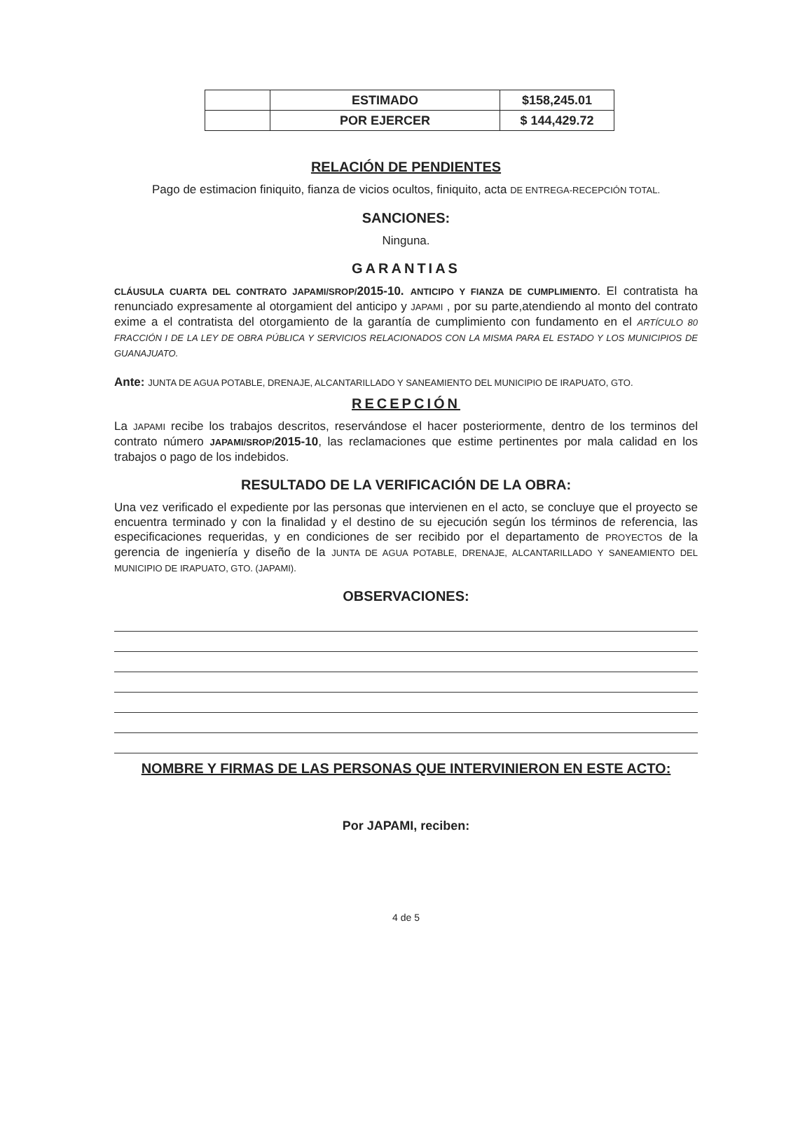| | ESTIMADO | $158,245.01 |
| | POR EJERCER | $ 144,429.72 |
RELACIÓN DE PENDIENTES
Pago de estimacion finiquito, fianza de vicios ocultos, finiquito, acta DE ENTREGA-RECEPCIÓN TOTAL.
SANCIONES:
Ninguna.
GARANTIAS
CLÁUSULA CUARTA DEL CONTRATO JAPAMI/SROP/2015-10. ANTICIPO Y FIANZA DE CUMPLIMIENTO. El contratista ha renunciado expresamente al otorgamient del anticipo y JAPAMI , por su parte,atendiendo al monto del contrato exime a el contratista del otorgamiento de la garantía de cumplimiento con fundamento en el ARTÍCULO 80 FRACCIÓN I DE LA LEY DE OBRA PÚBLICA Y SERVICIOS RELACIONADOS CON LA MISMA PARA EL ESTADO Y LOS MUNICIPIOS DE GUANAJUATO.
Ante: JUNTA DE AGUA POTABLE, DRENAJE, ALCANTARILLADO Y SANEAMIENTO DEL MUNICIPIO DE IRAPUATO, GTO.
RECEPCIÓN
La JAPAMI recibe los trabajos descritos, reservándose el hacer posteriormente, dentro de los terminos del contrato número JAPAMI/SROP/2015-10, las reclamaciones que estime pertinentes por mala calidad en los trabajos o pago de los indebidos.
RESULTADO DE LA VERIFICACIÓN DE LA OBRA:
Una vez verificado el expediente por las personas que intervienen en el acto, se concluye que el proyecto se encuentra terminado y con la finalidad y el destino de su ejecución según los términos de referencia, las especificaciones requeridas, y en condiciones de ser recibido por el departamento de PROYECTOS de la gerencia de ingeniería y diseño de la JUNTA DE AGUA POTABLE, DRENAJE, ALCANTARILLADO Y SANEAMIENTO DEL MUNICIPIO DE IRAPUATO, GTO. (JAPAMI).
OBSERVACIONES:
NOMBRE Y FIRMAS DE LAS PERSONAS QUE INTERVINIERON EN ESTE ACTO:
Por JAPAMI, reciben:
4 de 5